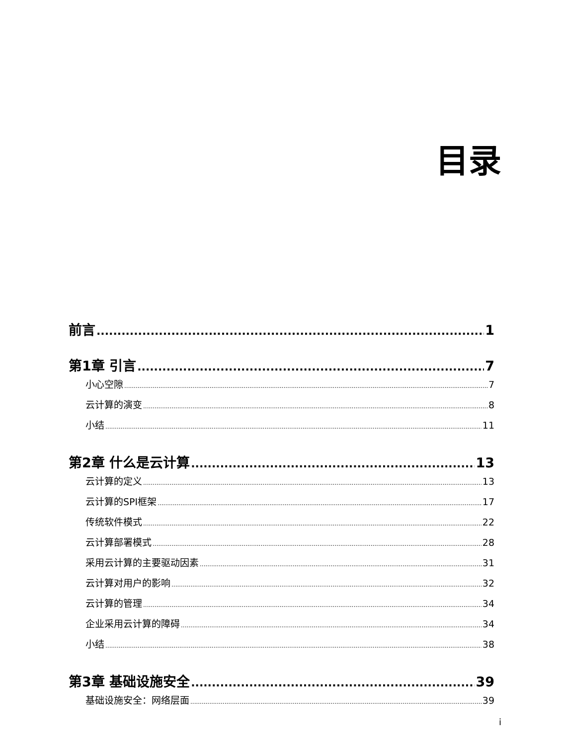目录
前言 1
第1章 引言 7
小心空隙 7
云计算的演变 8
小结 11
第2章 什么是云计算 13
云计算的定义 13
云计算的SPI框架 17
传统软件模式 22
云计算部署模式 28
采用云计算的主要驱动因素 31
云计算对用户的影响 32
云计算的管理 34
企业采用云计算的障碍 34
小结 38
第3章 基础设施安全 39
基础设施安全：网络层面 39
i